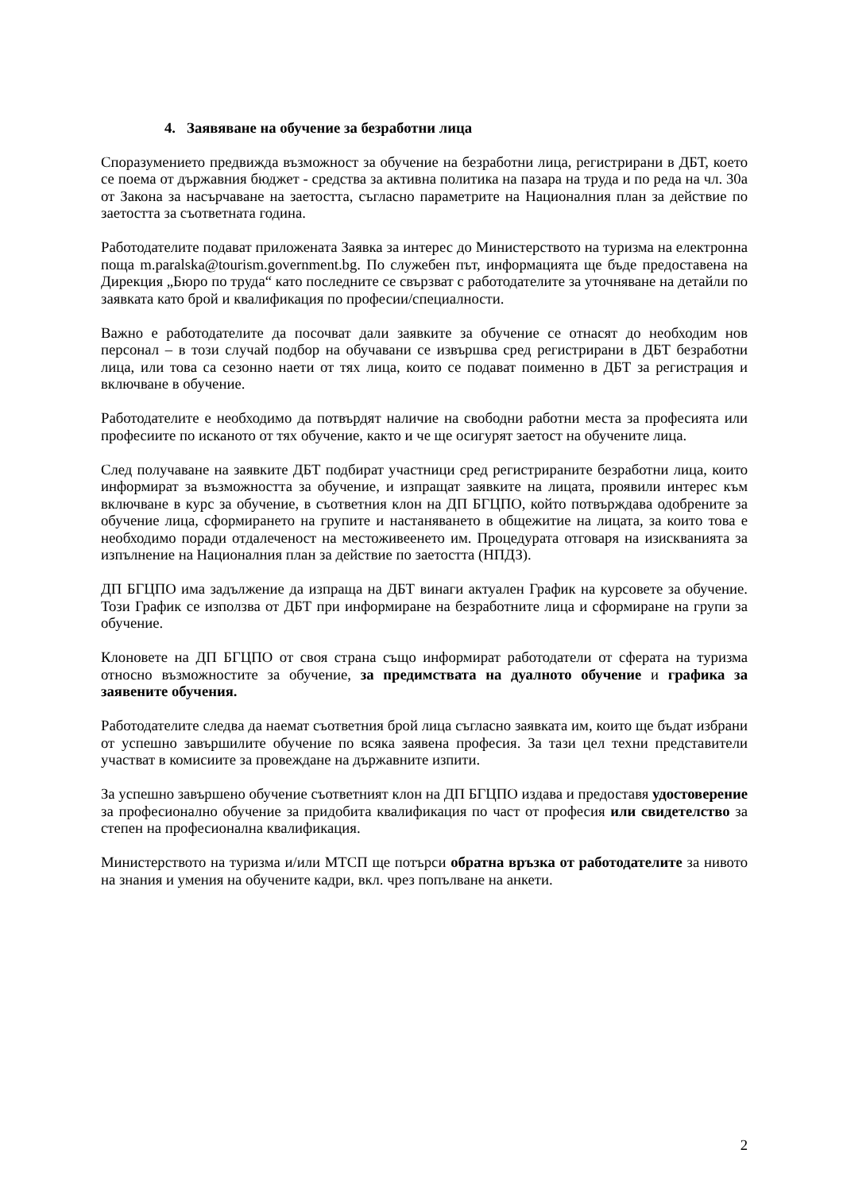4. Заявяване на обучение за безработни лица
Споразумението предвижда възможност за обучение на безработни лица, регистрирани в ДБТ, което се поема от държавния бюджет - средства за активна политика на пазара на труда и по реда на чл. 30а от Закона за насърчаване на заетостта, съгласно параметрите на Националния план за действие по заетостта за съответната година.
Работодателите подават приложената Заявка за интерес до Министерството на туризма на електронна поща m.paralska@tourism.government.bg. По служебен път, информацията ще бъде предоставена на Дирекция „Бюро по труда“ като последните се свързват с работодателите за уточняване на детайли по заявката като брой и квалификация по професии/специалности.
Важно е работодателите да посочват дали заявките за обучение се отнасят до необходим нов персонал – в този случай подбор на обучавани се извършва сред регистрирани в ДБТ безработни лица, или това са сезонно наети от тях лица, които се подават поименно в ДБТ за регистрация и включване в обучение.
Работодателите е необходимо да потвърдят наличие на свободни работни места за професията или професиите по исканото от тях обучение, както и че ще осигурят заетост на обучените лица.
След получаване на заявките ДБТ подбират участници сред регистрираните безработни лица, които информират за възможността за обучение, и изпращат заявките на лицата, проявили интерес към включване в курс за обучение, в съответния клон на ДП БГЦПО, който потвърждава одобрените за обучение лица, сформирането на групите и настаняването в общежитие на лицата, за които това е необходимо поради отдалеченост на местоживеенето им. Процедурата отговаря на изискванията за изпълнение на Националния план за действие по заетостта (НПДЗ).
ДП БГЦПО има задължение да изпраща на ДБТ винаги актуален График на курсовете за обучение. Този График се използва от ДБТ при информиране на безработните лица и сформиране на групи за обучение.
Клоновете на ДП БГЦПО от своя страна също информират работодатели от сферата на туризма относно възможностите за обучение, за предимствата на дуалното обучение и графика за заявените обучения.
Работодателите следва да наемат съответния брой лица съгласно заявката им, които ще бъдат избрани от успешно завършилите обучение по всяка заявена професия. За тази цел техни представители участват в комисиите за провеждане на държавните изпити.
За успешно завършено обучение съответният клон на ДП БГЦПО издава и предоставя удостоверение за професионално обучение за придобита квалификация по част от професия или свидетелство за степен на професионална квалификация.
Министерството на туризма и/или МТСП ще потърси обратна връзка от работодателите за нивото на знания и умения на обучените кадри, вкл. чрез попълване на анкети.
2